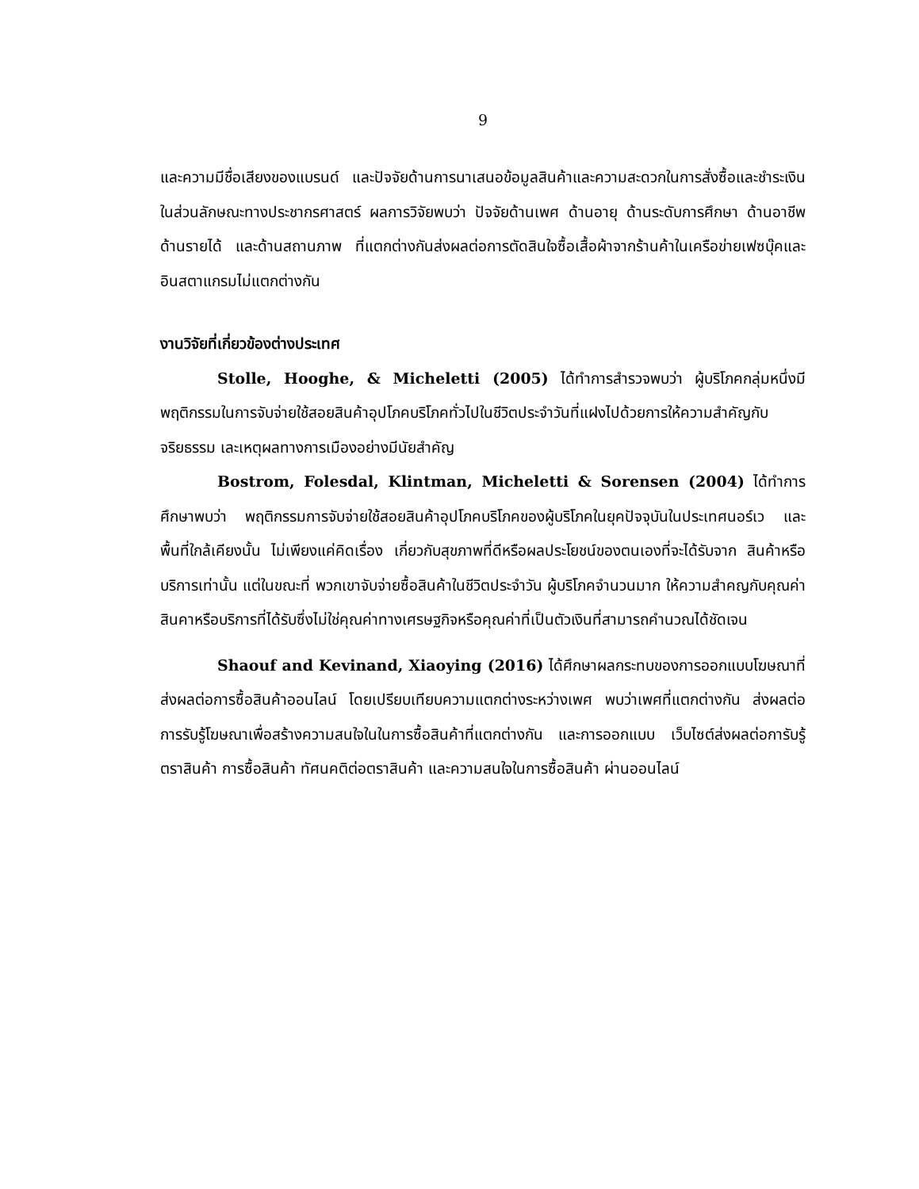9
และความมีชื่อเสียงของแบรนด์ และปัจจัยด้านการนาเสนอข้อมูลสินค้าและความสะดวกในการสั่งซื้อและชำระเงินในส่วนลักษณะทางประชากรศาสตร์ ผลการวิจัยพบว่า ปัจจัยด้านเพศ ด้านอายุ ด้านระดับการศึกษา ด้านอาชีพ ด้านรายได้ และด้านสถานภาพ ที่แตกต่างกันส่งผลต่อการตัดสินใจซื้อเสื้อผ้าจากร้านค้าในเครือข่ายเฟซบุ๊คและอินสตาแกรมไม่แตกต่างกัน
งานวิจัยที่เกี่ยวข้องต่างประเทศ
Stolle, Hooghe, & Micheletti (2005) ได้ทำการสำรวจพบว่า ผู้บริโภคกลุ่มหนึ่งมีพฤติกรรมในการจับจ่ายใช้สอยสินค้าอุปโภคบริโภคทั่วไปในชีวิตประจำวันที่แฝงไปด้วยการให้ความสำคัญกับจริยธรรม เละเหตุผลทางการเมืองอย่างมีนัยสำคัญ
Bostrom, Folesdal, Klintman, Micheletti & Sorensen (2004) ได้ทำการศึกษาพบว่า พฤติกรรมการจับจ่ายใช้สอยสินค้าอุปโภคบริโภคของผู้บริโภคในยุคปัจจุบันในประเทศนอร์เว และ พื้นที่ใกล้เคียงนั้น ไม่เพียงแค่คิดเรื่อง เกี่ยวกับสุขภาพที่ดีหรือผลประโยชน์ของตนเองที่จะได้รับจาก สินค้าหรือบริการเท่านั้น แต่ในขณะที่ พวกเขาจับจ่ายซื้อสินค้าในชีวิตประจำวัน ผู้บริโภคจำนวนมาก ให้ความสำคญกับคุณค่าสินคาหรือบริการที่ได้รับซึ่งไม่ใช่คุณค่าทางเศรษฐกิจหรือคุณค่าที่เป็นตัวเงินที่สามารถคำนวณได้ชัดเจน
Shaouf and Kevinand, Xiaoying (2016) ได้ศึกษาผลกระทบของการออกแบบโฆษณาที่ ส่งผลต่อการซื้อสินค้าออนไลน์ โดยเปรียบเทียบความแตกต่างระหว่างเพศ พบว่าเพศที่แตกต่างกัน ส่งผลต่อการรับรู้โฆษณาเพื่อสร้างความสนใจในในการซื้อสินค้าที่แตกต่างกัน และการออกแบบ เว็บไซต์ส่งผลต่อการับรู้ตราสินค้า การซื้อสินค้า ทัศนคติต่อตราสินค้า และความสนใจในการซื้อสินค้า ผ่านออนไลน์